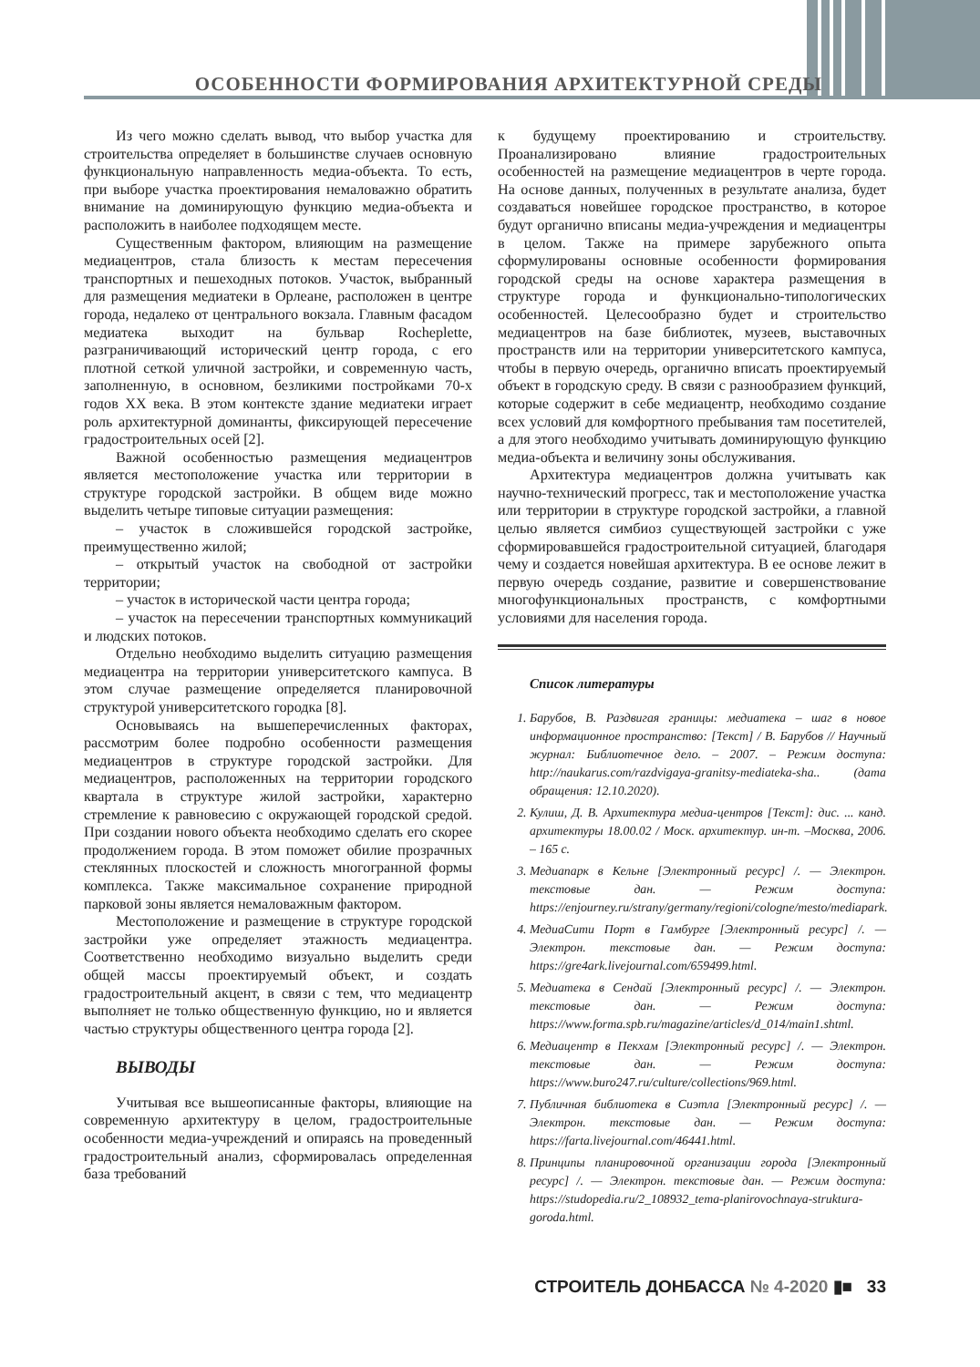ОСОБЕННОСТИ ФОРМИРОВАНИЯ АРХИТЕКТУРНОЙ СРЕДЫ
Из чего можно сделать вывод, что выбор участка для строительства определяет в большинстве случаев основную функциональную направленность медиа-объекта. То есть, при выборе участка проектирования немаловажно обратить внимание на доминирующую функцию медиа-объекта и расположить в наиболее подходящем месте.
Существенным фактором, влияющим на размещение медиацентров, стала близость к местам пересечения транспортных и пешеходных потоков. Участок, выбранный для размещения медиатеки в Орлеане, расположен в центре города, недалеко от центрального вокзала. Главным фасадом медиатека выходит на бульвар Rocheplette, разграничивающий исторический центр города, с его плотной сеткой уличной застройки, и современную часть, заполненную, в основном, безликими постройками 70-х годов XX века. В этом контексте здание медиатеки играет роль архитектурной доминанты, фиксирующей пересечение градостроительных осей [2].
Важной особенностью размещения медиацентров является местоположение участка или территории в структуре городской застройки. В общем виде можно выделить четыре типовые ситуации размещения:
– участок в сложившейся городской застройке, преимущественно жилой;
– открытый участок на свободной от застройки территории;
– участок в исторической части центра города;
– участок на пересечении транспортных коммуникаций и людских потоков.
Отдельно необходимо выделить ситуацию размещения медиацентра на территории университетского кампуса. В этом случае размещение определяется планировочной структурой университетского городка [8].
Основываясь на вышеперечисленных факторах, рассмотрим более подробно особенности размещения медиацентров в структуре городской застройки. Для медиацентров, расположенных на территории городского квартала в структуре жилой застройки, характерно стремление к равновесию с окружающей городской средой. При создании нового объекта необходимо сделать его скорее продолжением города. В этом поможет обилие прозрачных стеклянных плоскостей и сложность многогранной формы комплекса. Также максимальное сохранение природной парковой зоны является немаловажным фактором.
Местоположение и размещение в структуре городской застройки уже определяет этажность медиацентра. Соответственно необходимо визуально выделить среди общей массы проектируемый объект, и создать градостроительный акцент, в связи с тем, что медиацентр выполняет не только общественную функцию, но и является частью структуры общественного центра города [2].
ВЫВОДЫ
Учитывая все вышеописанные факторы, влияющие на современную архитектуру в целом, градостроительные особенности медиа-учреждений и опираясь на проведенный градостроительный анализ, сформировалась определенная база требований
к будущему проектированию и строительству. Проанализировано влияние градостроительных особенностей на размещение медиацентров в черте города. На основе данных, полученных в результате анализа, будет создаваться новейшее городское пространство, в которое будут органично вписаны медиа-учреждения и медиацентры в целом. Также на примере зарубежного опыта сформулированы основные особенности формирования городской среды на основе характера размещения в структуре города и функционально-типологических особенностей. Целесообразно будет и строительство медиацентров на базе библиотек, музеев, выставочных пространств или на территории университетского кампуса, чтобы в первую очередь, органично вписать проектируемый объект в городскую среду. В связи с разнообразием функций, которые содержит в себе медиацентр, необходимо создание всех условий для комфортного пребывания там посетителей, а для этого необходимо учитывать доминирующую функцию медиа-объекта и величину зоны обслуживания.
Архитектура медиацентров должна учитывать как научно-технический прогресс, так и местоположение участка или территории в структуре городской застройки, а главной целью является симбиоз существующей застройки с уже сформировавшейся градостроительной ситуацией, благодаря чему и создается новейшая архитектура. В ее основе лежит в первую очередь создание, развитие и совершенствование многофункциональных пространств, с комфортными условиями для населения города.
Список литературы
1. Барубов, В. Раздвигая границы: медиатека – шаг в новое информационное пространство: [Текст] / В. Барубов // Научный журнал: Библиотечное дело. – 2007. – Режим доступа: http://naukarus.com/razdvigaya-granitsy-mediateka-sha.. (дата обращения: 12.10.2020).
2. Кулиш, Д. В. Архитектура медиа-центров [Текст]: дис. ... канд. архитектуры 18.00.02 / Моск. архитектур. ин-т. –Москва, 2006. – 165 с.
3. Медиапарк в Кельне [Электронный ресурс] /. — Электрон. текстовые дан. — Режим доступа: https://enjourney.ru/strany/germany/regioni/cologne/mesto/mediapark.
4. МедиаСити Порт в Гамбурге [Электронный ресурс] /. — Электрон. текстовые дан. — Режим доступа: https://gre4ark.livejournal.com/659499.html.
5. Медиатека в Сендай [Электронный ресурс] /. — Электрон. текстовые дан. — Режим доступа: https://www.forma.spb.ru/magazine/articles/d_014/main1.shtml.
6. Медиацентр в Пекхам [Электронный ресурс] /. — Электрон. текстовые дан. — Режим доступа: https://www.buro247.ru/culture/collections/969.html.
7. Публичная библиотека в Сиэтла [Электронный ресурс] /. — Электрон. текстовые дан. — Режим доступа: https://farta.livejournal.com/46441.html.
8. Принципы планировочной организации города [Электронный ресурс] /. — Электрон. текстовые дан. — Режим доступа: https://studopedia.ru/2_108932_tema-planirovochnaya-struktura-goroda.html.
СТРОИТЕЛЬ ДОНБАССА № 4-2020 ▮■ 33